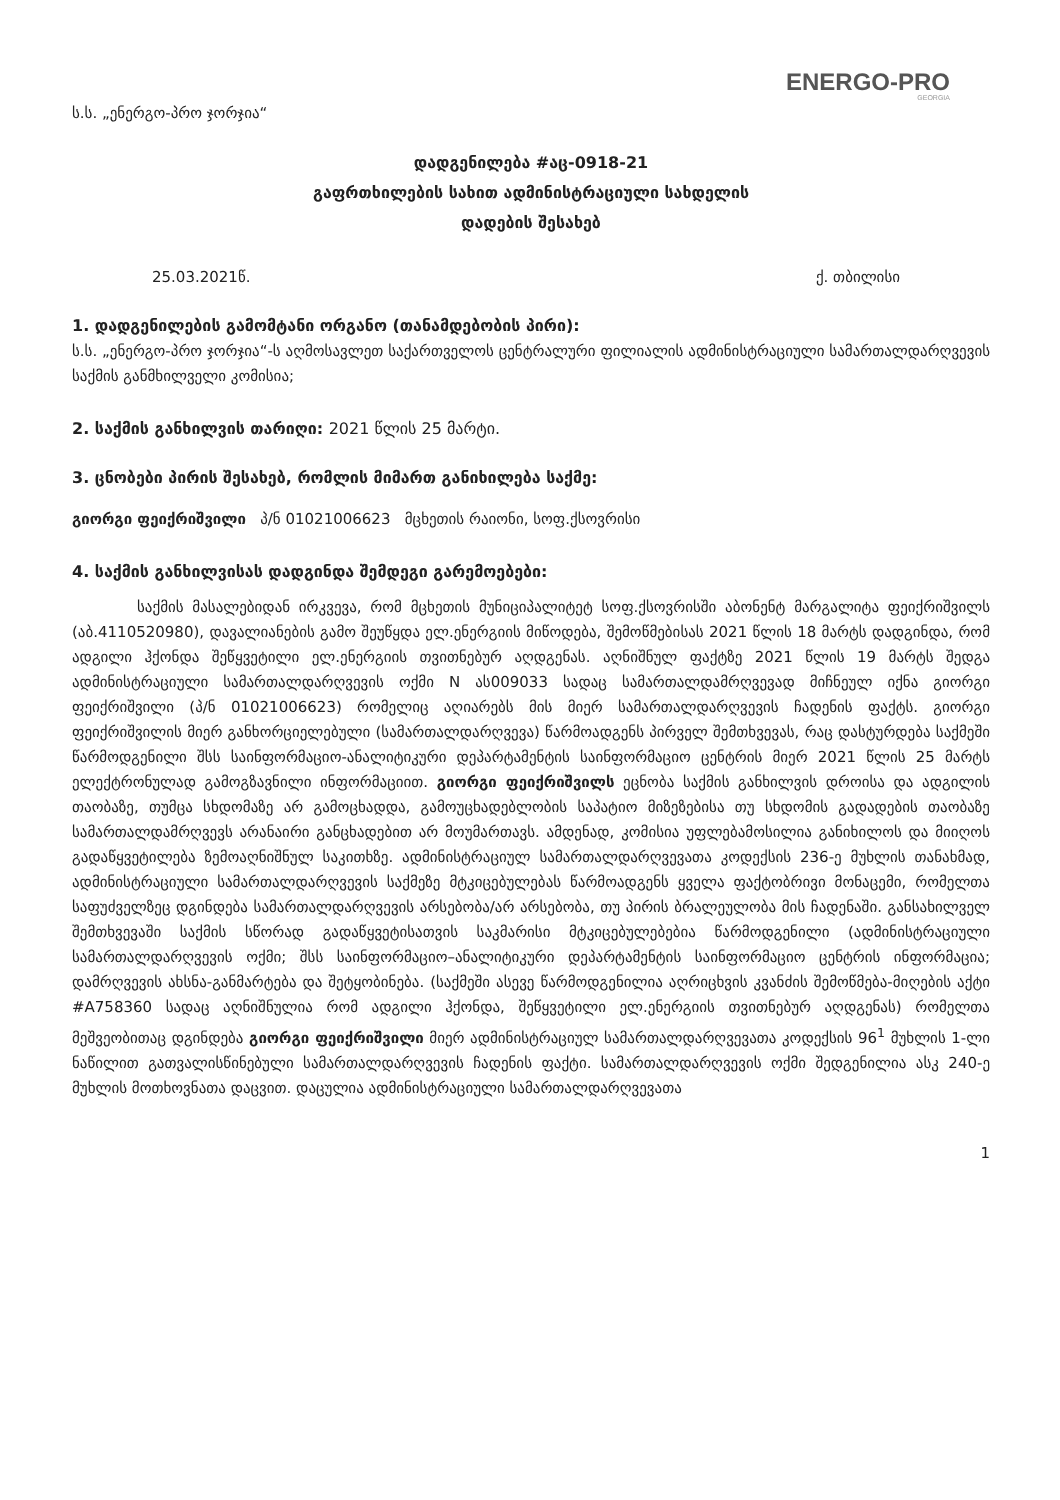ENERGO-PRO
GEORGIA
ს.ს. „ენერგო-პრო ჯორჯია“
დადგენილება #აც-0918-21
გაფრთხილების სახით ადმინისტრაციული სახდელის
დადების შესახებ
25.03.2021წ. ქ. თბილისი
1. დადგენილების გამომტანი ორგანო (თანამდებობის პირი):
ს.ს. „ენერგო-პრო ჯორჯია“-ს აღმოსავლეთ საქართველოს ცენტრალური ფილიალის ადმინისტრაციული სამართალდარღვევის საქმის განმხილველი კომისია;
2. საქმის განხილვის თარიღი: 2021 წლის 25 მარტი.
3. ცნობები პირის შესახებ, რომლის მიმართ განიხილება საქმე:
გიორგი ფეიქრიშვილი პ/ნ 01021006623 მცხეთის რაიონი, სოფ.ქსოვრისი
4. საქმის განხილვისას დადგინდა შემდეგი გარემოებები:
საქმის მასალებიდან ირკვევა, რომ მცხეთის მუნიციპალიტეტ სოფ.ქსოვრისში აბონენტ მარგალიტა ფეიქრიშვილს (აბ.4110520980), დავალიანების გამო შეუწყდა ელ.ენერგიის მიწოდება, შემოწმებისას 2021 წლის 18 მარტს დადგინდა, რომ ადგილი ჰქონდა შეწყვეტილი ელ.ენერგიის თვითნებურ აღდგენას. აღნიშნულ ფაქტზე 2021 წლის 19 მარტს შედგა ადმინისტრაციული სამართალდარღვევის ოქმი N ას009033 სადაც სამართალდამრღვევად მიჩნეულ იქნა გიორგი ფეიქრიშვილი (პ/ნ 01021006623) რომელიც აღიარებს მის მიერ სამართალდარღვევის ჩადენის ფაქტს. გიორგი ფეიქრიშვილის მიერ განხორციელებული (სამართალდარღვევა) წარმოადგენს პირველ შემთხვევას, რაც დასტურდება საქმეში წარმოდგენილი შსს საინფორმაციო-ანალიტიკური დეპარტამენტის საინფორმაციო ცენტრის მიერ 2021 წლის 25 მარტს ელექტრონულად გამოგზავნილი ინფორმაციით. გიორგი ფეიქრიშვილს ეცნობა საქმის განხილვის დროისა და ადგილის თაობაზე, თუმცა სხდომაზე არ გამოცხადდა, გამოუცხადებლობის საპატიო მიზეზებისა თუ სხდომის გადადების თაობაზე სამართალდამრღვევს არანაირი განცხადებით არ მოუმართავს. ამდენად, კომისია უფლებამოსილია განიხილოს და მიიღოს გადაწყვეტილება ზემოაღნიშნულ საკითხზე. ადმინისტრაციულ სამართალდარღვევათა კოდექსის 236-ე მუხლის თანახმად, ადმინისტრაციული სამართალდარღვევის საქმეზე მტკიცებულებას წარმოადგენს ყველა ფაქტობრივი მონაცემი, რომელთა საფუძველზეც დგინდება სამართალდარღვევის არსებობა/არ არსებობა, თუ პირის ბრალეულობა მის ჩადენაში. განსახილველ შემთხვევაში საქმის სწორად გადაწყვეტისათვის საკმარისი მტკიცებულებებია წარმოდგენილი (ადმინისტრაციული სამართალდარღვევის ოქმი; შსს საინფორმაციო–ანალიტიკური დეპარტამენტის საინფორმაციო ცენტრის ინფორმაცია; დამრღვევის ახსნა-განმარტება და შეტყობინება. (საქმეში ასევე წარმოდგენილია აღრიცხვის კვანძის შემოწმება-მიღების აქტი #A758360 სადაც აღნიშნულია რომ ადგილი ჰქონდა, შეწყვეტილი ელ.ენერგიის თვითნებურ აღდგენას) რომელთა მეშვეობითაც დგინდება გიორგი ფეიქრიშვილი მიერ ადმინისტრაციულ სამართალდარღვევათა კოდექსის 96<sup>1</sup> მუხლის 1-ლი ნაწილით გათვალისწინებული სამართალდარღვევის ჩადენის ფაქტი. სამართალდარღვევის ოქმი შედგენილია ასკ 240-ე მუხლის მოთხოვნათა დაცვით. დაცულია ადმინისტრაციული სამართალდარღვევათა
1